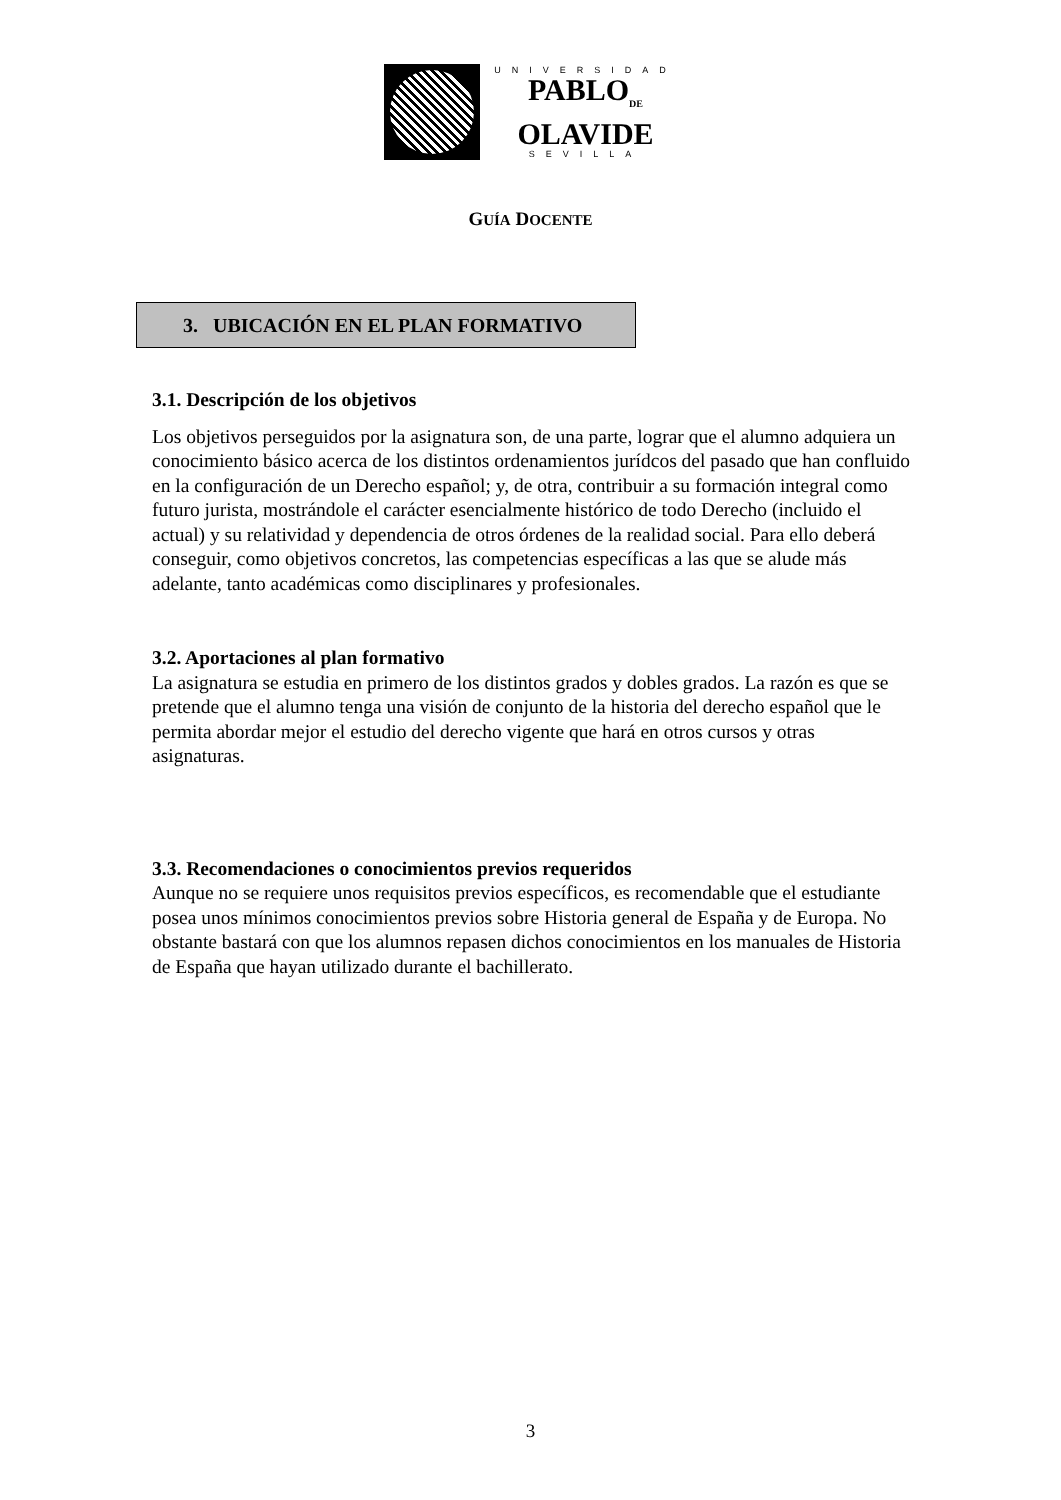UNIVERSIDAD
PABLO<sub>DE</sub>
OLAVIDE
SEVILLA
GUÍA DOCENTE
3. UBICACIÓN EN EL PLAN FORMATIVO
3.1. Descripción de los objetivos
Los objetivos perseguidos por la asignatura son, de una parte, lograr que el alumno adquiera un conocimiento básico acerca de los distintos ordenamientos jurídcos del pasado que han confluido en la configuración de un Derecho español; y, de otra, contribuir a su formación integral como futuro jurista, mostrándole el carácter esencialmente histórico de todo Derecho (incluido el actual) y su relatividad y dependencia de otros órdenes de la realidad social. Para ello deberá conseguir, como objetivos concretos, las competencias específicas a las que se alude más adelante, tanto académicas como disciplinares y profesionales.
3.2. Aportaciones al plan formativo
La asignatura se estudia en primero de los distintos grados y dobles grados. La razón es que se pretende que el alumno tenga una visión de conjunto de la historia del derecho español que le permita abordar mejor el estudio del derecho vigente que hará en otros cursos y otras asignaturas.
3.3. Recomendaciones o conocimientos previos requeridos
Aunque no se requiere unos requisitos previos específicos, es recomendable que el estudiante posea unos mínimos conocimientos previos sobre Historia general de España y de Europa. No obstante bastará con que los alumnos repasen dichos conocimientos en los manuales de Historia de España que hayan utilizado durante el bachillerato.
3